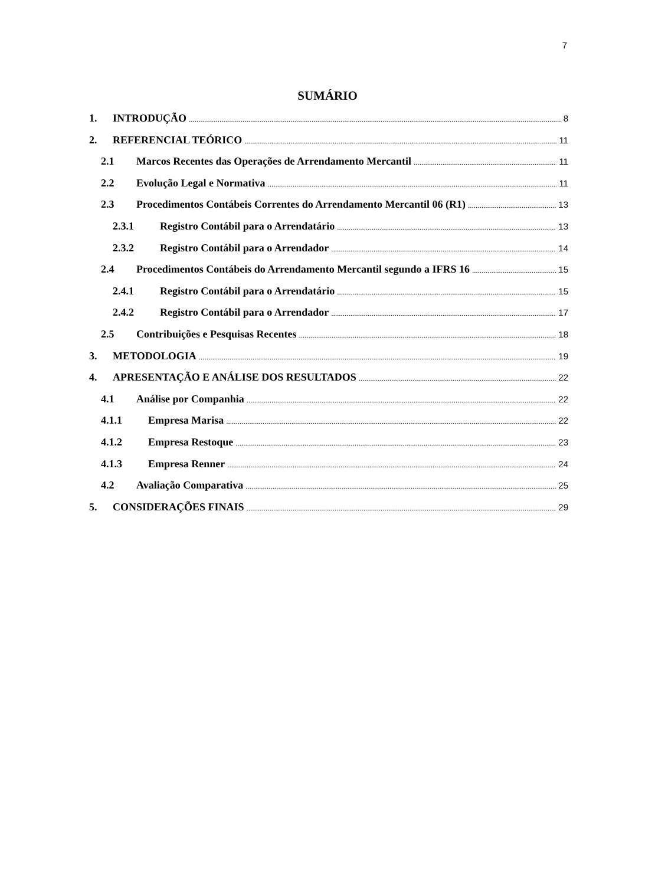7
SUMÁRIO
1. INTRODUÇÃO 8
2. REFERENCIAL TEÓRICO 11
2.1 Marcos Recentes das Operações de Arrendamento Mercantil 11
2.2 Evolução Legal e Normativa 11
2.3 Procedimentos Contábeis Correntes do Arrendamento Mercantil 06 (R1) 13
2.3.1 Registro Contábil para o Arrendatário 13
2.3.2 Registro Contábil para o Arrendador 14
2.4 Procedimentos Contábeis do Arrendamento Mercantil segundo a IFRS 16 15
2.4.1 Registro Contábil para o Arrendatário 15
2.4.2 Registro Contábil para o Arrendador 17
2.5 Contribuições e Pesquisas Recentes 18
3. METODOLOGIA 19
4. APRESENTAÇÃO E ANÁLISE DOS RESULTADOS 22
4.1 Análise por Companhia 22
4.1.1 Empresa Marisa 22
4.1.2 Empresa Restoque 23
4.1.3 Empresa Renner 24
4.2 Avaliação Comparativa 25
5. CONSIDERAÇÕES FINAIS 29